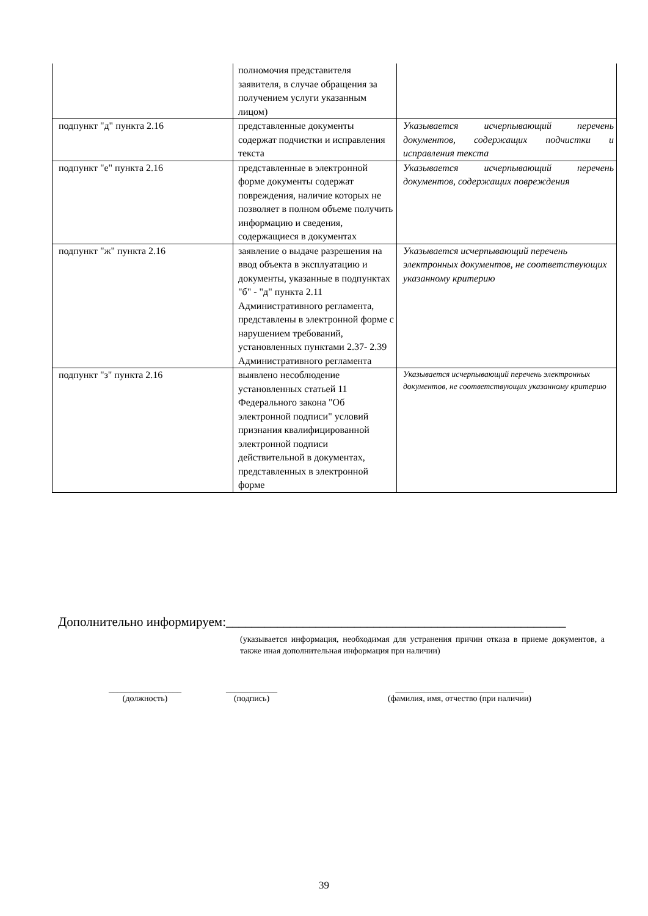| | полномочия представителя заявителя, в случае обращения за получением услуги указанным лицом) | |
| подпункт "д" пункта 2.16 | представленные документы содержат подчистки и исправления текста | Указывается исчерпывающий перечень документов, содержащих подчистки и исправления текста |
| подпункт "е" пункта 2.16 | представленные в электронной форме документы содержат повреждения, наличие которых не позволяет в полном объеме получить информацию и сведения, содержащиеся в документах | Указывается исчерпывающий перечень документов, содержащих повреждения |
| подпункт "ж" пункта 2.16 | заявление о выдаче разрешения на ввод объекта в эксплуатацию и документы, указанные в подпунктах "б" - "д" пункта 2.11 Административного регламента, представлены в электронной форме с нарушением требований, установленных пунктами 2.37- 2.39 Административного регламента | Указывается исчерпывающий перечень электронных документов, не соответствующих указанному критерию |
| подпункт "з" пункта 2.16 | выявлено несоблюдение установленных статьей 11 Федерального закона "Об электронной подписи" условий признания квалифицированной электронной подписи действительной в документах, представленных в электронной форме | Указывается исчерпывающий перечень электронных документов, не соответствующих указанному критерию |
Дополнительно информируем:_____________________________________________________
(указывается информация, необходимая для устранения причин отказа в приеме документов, а также иная дополнительная информация при наличии)
_________________
(должность)
____________
(подпись)
______________________________
(фамилия, имя, отчество (при наличии)
39